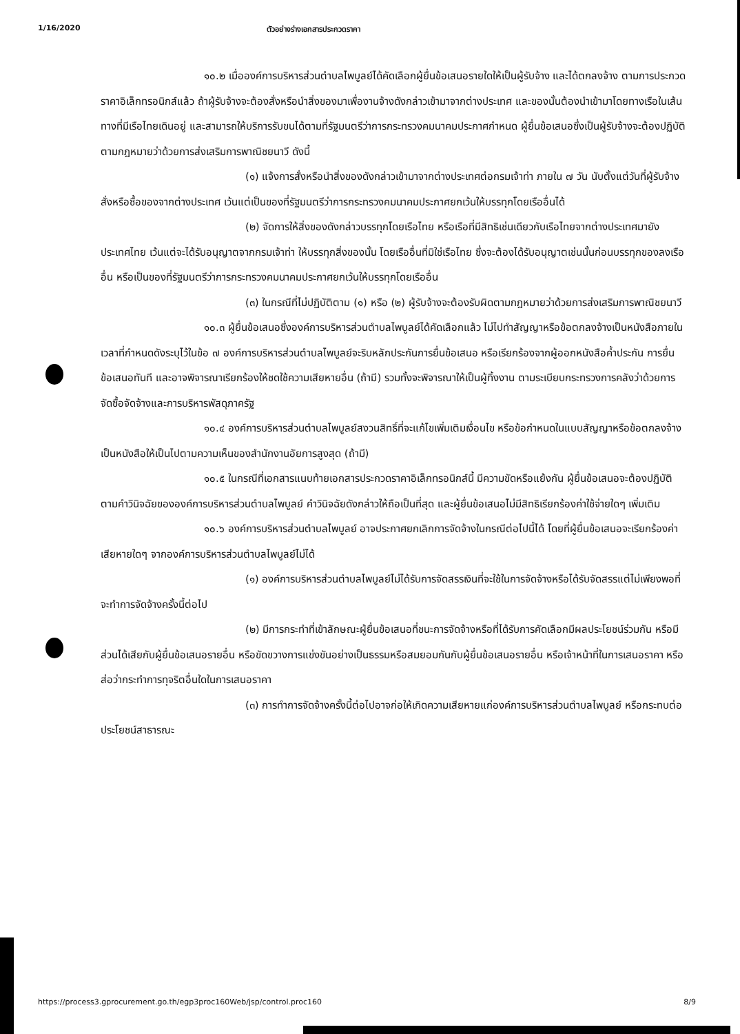1/16/2020 ตัวอย่างร่างเอกสารประกวดราคา
๑๐.๒ เมื่อองค์การบริหารส่วนตำบลไพบูลย์ได้คัดเลือกผู้ยื่นข้อเสนอรายใดให้เป็นผู้รับจ้าง และได้ตกลงจ้าง ตามการประกวดราคาอิเล็กทรอนิกส์แล้ว ถ้าผู้รับจ้างจะต้องสั่งหรือนำสิ่งของมาเพื่องานจ้างดังกล่าวเข้ามาจากต่างประเทศ และของนั้นต้องนำเข้ามาโดยทางเรือในเส้นทางที่มีเรือไทยเดินอยู่ และสามารถให้บริการรับขนได้ตามที่รัฐมนตรีว่าการกระทรวงคมนาคมประกาศกำหนด ผู้ยื่นข้อเสนอซึ่งเป็นผู้รับจ้างจะต้องปฏิบัติตามกฎหมายว่าด้วยการส่งเสริมการพาณิชยนาวี ดังนี้
(๑) แจ้งการสั่งหรือนำสิ่งของดังกล่าวเข้ามาจากต่างประเทศต่อกรมเจ้าท่า ภายใน ๗ วัน นับตั้งแต่วันที่ผู้รับจ้างสั่งหรือซื้อของจากต่างประเทศ เว้นแต่เป็นของที่รัฐมนตรีว่าการกระทรวงคมนาคมประกาศยกเว้นให้บรรทุกโดยเรืออื่นได้
(๒) จัดการให้สิ่งของดังกล่าวบรรทุกโดยเรือไทย หรือเรือที่มีสิทธิเช่นเดียวกับเรือไทยจากต่างประเทศมายังประเทศไทย เว้นแต่จะได้รับอนุญาตจากกรมเจ้าท่า ให้บรรทุกสิ่งของนั้น โดยเรืออื่นที่มิใช่เรือไทย ซึ่งจะต้องได้รับอนุญาตเช่นนั้นก่อนบรรทุกของลงเรืออื่น หรือเป็นของที่รัฐมนตรีว่าการกระทรวงคมนาคมประกาศยกเว้นให้บรรทุกโดยเรืออื่น
(๓) ในกรณีที่ไม่ปฏิบัติตาม (๑) หรือ (๒) ผู้รับจ้างจะต้องรับผิดตามกฎหมายว่าด้วยการส่งเสริมการพาณิชยนาวี
๑๐.๓ ผู้ยื่นข้อเสนอซึ่งองค์การบริหารส่วนตำบลไพบูลย์ได้คัดเลือกแล้ว ไม่ไปทำสัญญาหรือข้อตกลงจ้างเป็นหนังสือภายในเวลาที่กำหนดดังระบุไว้ในข้อ ๗ องค์การบริหารส่วนตำบลไพบูลย์จะริบหลักประกันการยื่นข้อเสนอ หรือเรียกร้องจากผู้ออกหนังสือค้ำประกัน การยื่นข้อเสนอทันที และอาจพิจารณาเรียกร้องให้ชดใช้ความเสียหายอื่น (ถ้ามี) รวมทั้งจะพิจารณาให้เป็นผู้ทิ้งงาน ตามระเบียบกระทรวงการคลังว่าด้วยการจัดซื้อจัดจ้างและการบริหารพัสดุภาครัฐ
๑๐.๔ องค์การบริหารส่วนตำบลไพบูลย์สงวนสิทธิ์ที่จะแก้ไขเพิ่มเติมเงื่อนไข หรือข้อกำหนดในแบบสัญญาหรือข้อตกลงจ้างเป็นหนังสือให้เป็นไปตามความเห็นของสำนักงานอัยการสูงสุด (ถ้ามี)
๑๐.๕ ในกรณีที่เอกสารแนบท้ายเอกสารประกวดราคาอิเล็กทรอนิกส์นี้ มีความขัดหรือแย้งกัน ผู้ยื่นข้อเสนอจะต้องปฏิบัติตามคำวินิจฉัยขององค์การบริหารส่วนตำบลไพบูลย์ คำวินิจฉัยดังกล่าวให้ถือเป็นที่สุด และผู้ยื่นข้อเสนอไม่มีสิทธิเรียกร้องค่าใช้จ่ายใดๆ เพิ่มเติม
๑๐.๖ องค์การบริหารส่วนตำบลไพบูลย์ อาจประกาศยกเลิกการจัดจ้างในกรณีต่อไปนี้ได้ โดยที่ผู้ยื่นข้อเสนอจะเรียกร้องค่าเสียหายใดๆ จากองค์การบริหารส่วนตำบลไพบูลย์ไม่ได้
(๑) องค์การบริหารส่วนตำบลไพบูลย์ไม่ได้รับการจัดสรรเงินที่จะใช้ในการจัดจ้างหรือได้รับจัดสรรแต่ไม่เพียงพอที่จะทำการจัดจ้างครั้งนี้ต่อไป
(๒) มีการกระทำที่เข้าลักษณะผู้ยื่นข้อเสนอที่ชนะการจัดจ้างหรือที่ได้รับการคัดเลือกมีผลประโยชน์ร่วมกัน หรือมีส่วนได้เสียกับผู้ยื่นข้อเสนอรายอื่น หรือขัดขวางการแข่งขันอย่างเป็นธรรมหรือสมยอมกันกับผู้ยื่นข้อเสนอรายอื่น หรือเจ้าหน้าที่ในการเสนอราคา หรือส่อว่ากระทำการทุจริตอื่นใดในการเสนอราคา
(๓) การทำการจัดจ้างครั้งนี้ต่อไปอาจก่อให้เกิดความเสียหายแก่องค์การบริหารส่วนตำบลไพบูลย์ หรือกระทบต่อประโยชน์สาธารณะ
https://process3.gprocurement.go.th/egp3proc160Web/jsp/control.proc160 8/9